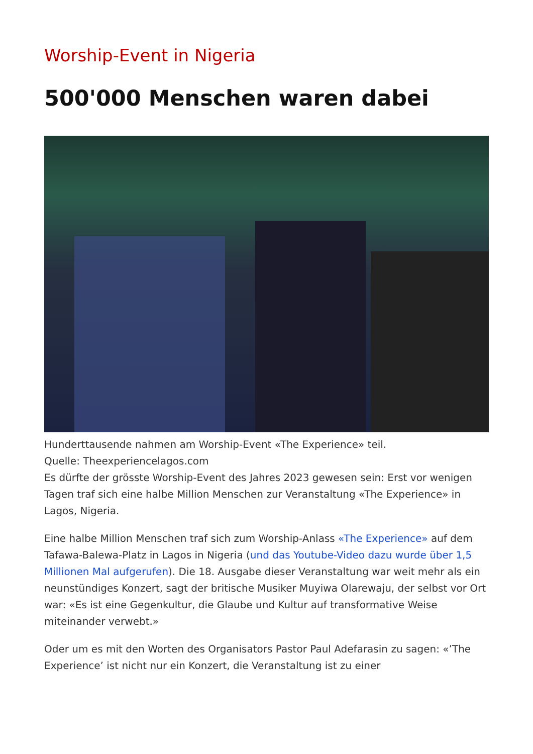Worship-Event in Nigeria
500'000 Menschen waren dabei
Hunderttausende nahmen am Worship-Event «The Experience» teil.
Quelle: Theexperiencelagos.com
Es dürfte der grösste Worship-Event des Jahres 2023 gewesen sein: Erst vor wenigen Tagen traf sich eine halbe Million Menschen zur Veranstaltung «The Experience» in Lagos, Nigeria.
Eine halbe Million Menschen traf sich zum Worship-Anlass «The Experience» auf dem Tafawa-Balewa-Platz in Lagos in Nigeria (und das Youtube-Video dazu wurde über 1,5 Millionen Mal aufgerufen). Die 18. Ausgabe dieser Veranstaltung war weit mehr als ein neunstündiges Konzert, sagt der britische Musiker Muyiwa Olarewaju, der selbst vor Ort war: «Es ist eine Gegenkultur, die Glaube und Kultur auf transformative Weise miteinander verwebt.»
Oder um es mit den Worten des Organisators Pastor Paul Adefarasin zu sagen: «’The Experience’ ist nicht nur ein Konzert, die Veranstaltung ist zu einer